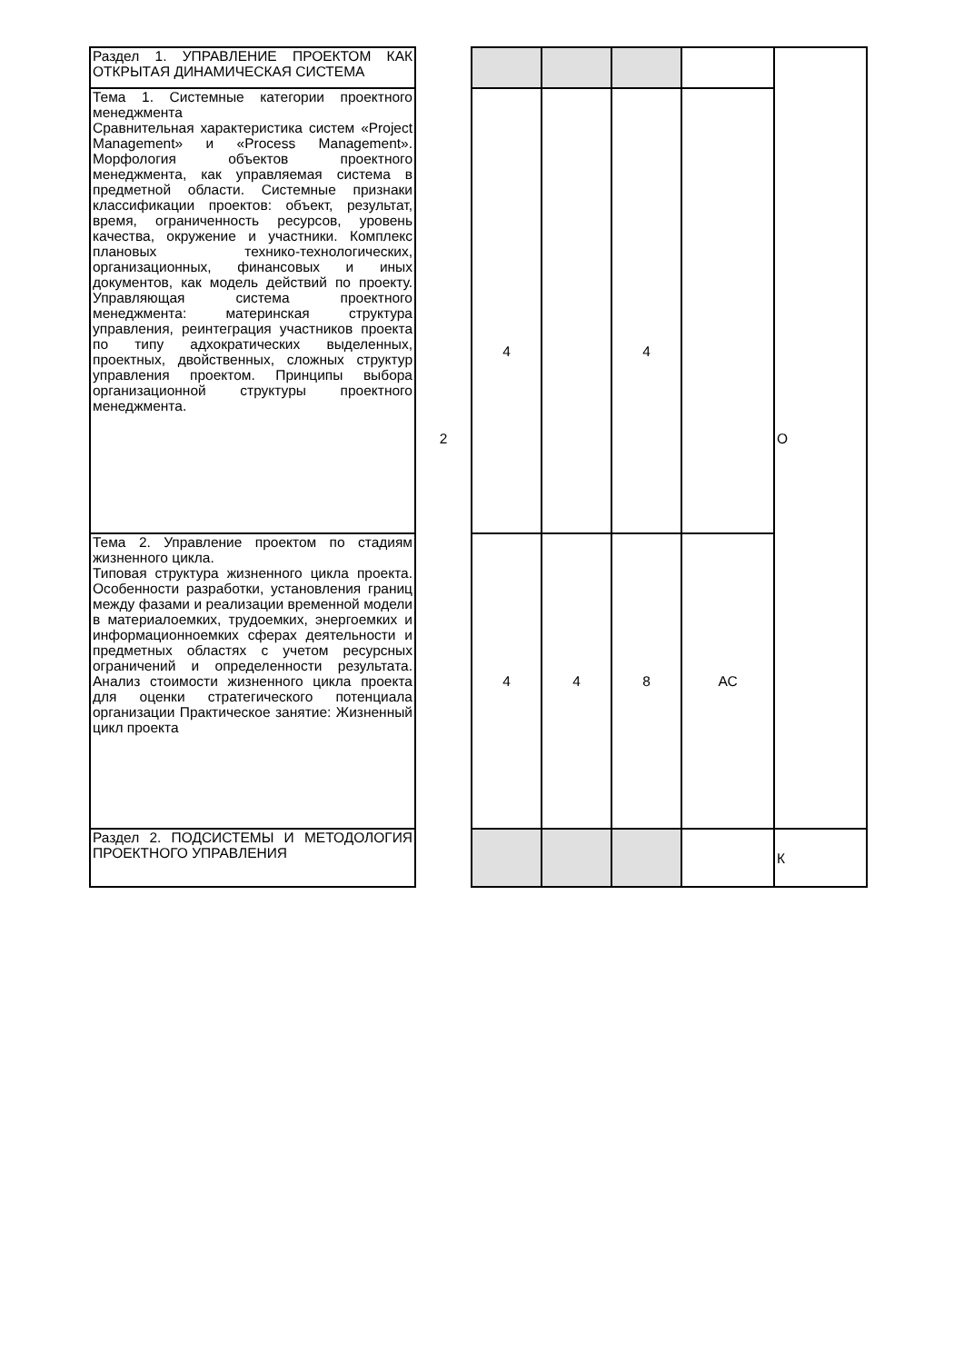| Раздел 1. УПРАВЛЕНИЕ ПРОЕКТОМ КАК ОТКРЫТАЯ ДИНАМИЧЕСКАЯ СИСТЕМА | 2 | | | | | О |
| Тема 1. Системные категории проектного менеджмента Сравнительная характеристика систем «Project Management» и «Process Management». Морфология объектов проектного менеджмента, как управляемая система в предметной области. Системные признаки классификации проектов: объект, результат, время, ограниченность ресурсов, уровень качества, окружение и участники. Комплекс плановых технико-технологических, организационных, финансовых и иных документов, как модель действий по проекту. Управляющая система проектного менеджмента: материнская структура управления, реинтеграция участников проекта по типу адхократических выделенных, проектных, двойственных, сложных структур управления проектом. Принципы выбора организационной структуры проектного менеджмента. | | 4 | | 4 | | |
| Тема 2. Управление проектом по стадиям жизненного цикла. Типовая структура жизненного цикла проекта. Особенности разработки, установления границ между фазами и реализации временной модели в материалоемких, трудоемких, энергоемких и информационноемких сферах деятельности и предметных областях с учетом ресурсных ограничений и определенности результата. Анализ стоимости жизненного цикла проекта для оценки стратегического потенциала организации Практическое занятие: Жизненный цикл проекта | | 4 | 4 | 8 | АС | |
| Раздел 2. ПОДСИСТЕМЫ И МЕТОДОЛОГИЯ ПРОЕКТНОГО УПРАВЛЕНИЯ | | | | | | К |